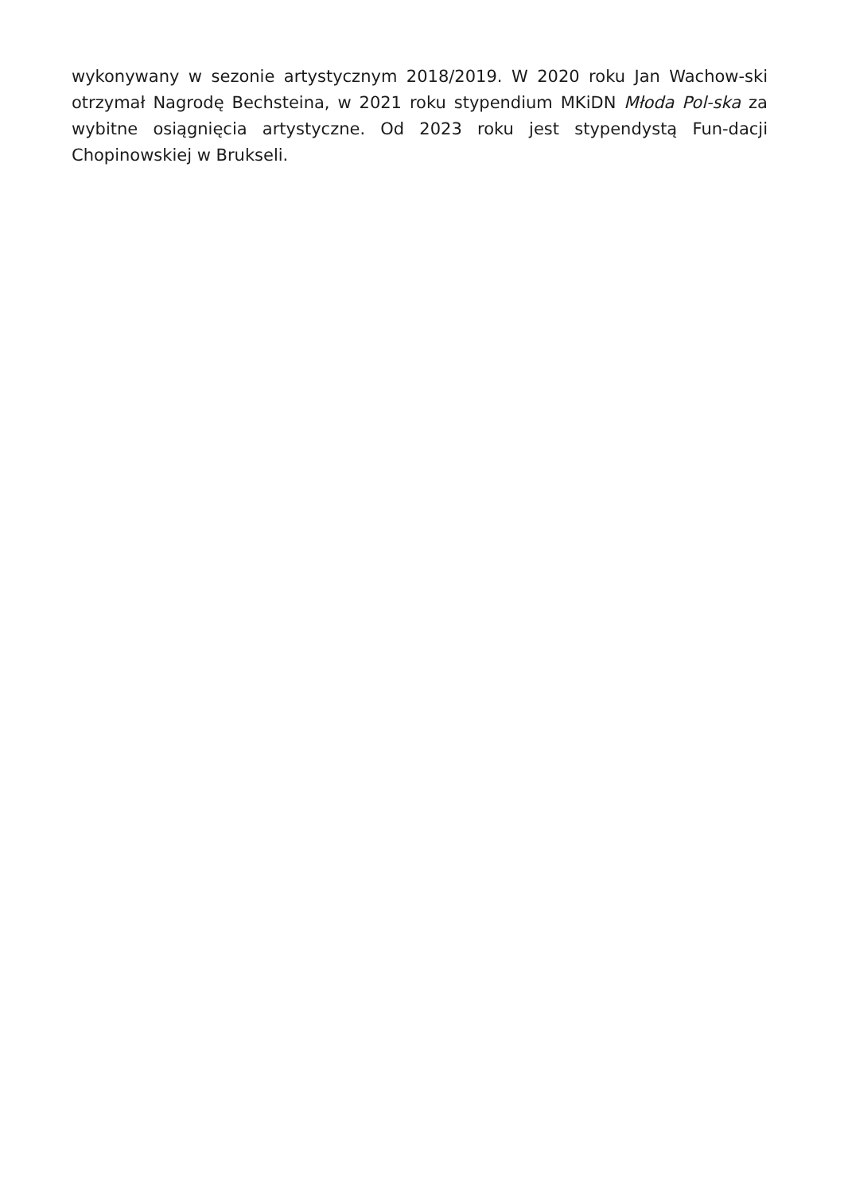wykonywany w sezonie artystycznym 2018/2019. W 2020 roku Jan Wachow-ski otrzymał Nagrodę Bechsteina, w 2021 roku stypendium MKiDN Młoda Pol-ska za wybitne osiągnięcia artystyczne. Od 2023 roku jest stypendystą Fun-dacji Chopinowskiej w Brukseli.